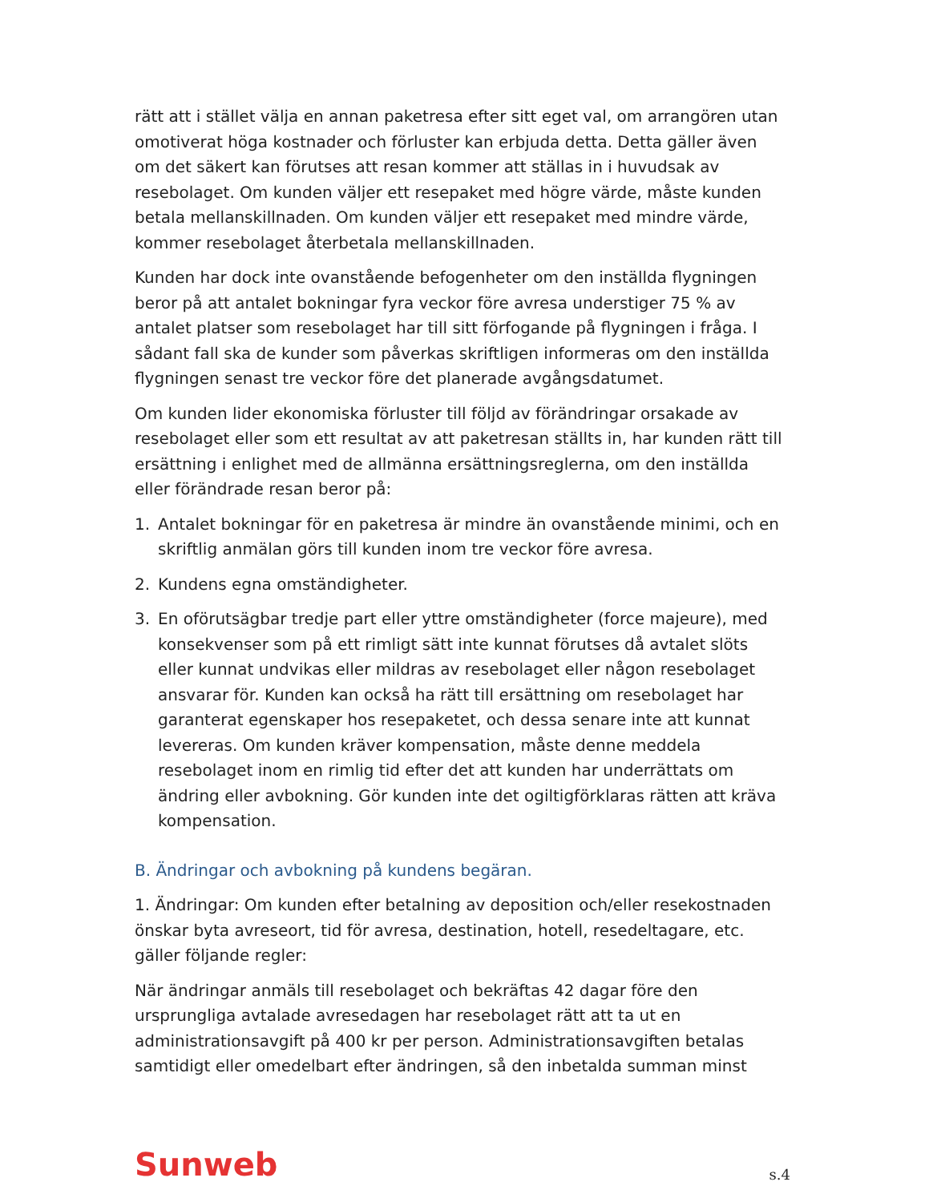rätt att i stället välja en annan paketresa efter sitt eget val, om arrangören utan omotiverat höga kostnader och förluster kan erbjuda detta. Detta gäller även om det säkert kan förutses att resan kommer att ställas in i huvudsak av resebolaget. Om kunden väljer ett resepaket med högre värde, måste kunden betala mellanskillnaden. Om kunden väljer ett resepaket med mindre värde, kommer resebolaget återbetala mellanskillnaden.
Kunden har dock inte ovanstående befogenheter om den inställda flygningen beror på att antalet bokningar fyra veckor före avresa understiger 75 % av antalet platser som resebolaget har till sitt förfogande på flygningen i fråga. I sådant fall ska de kunder som påverkas skriftligen informeras om den inställda flygningen senast tre veckor före det planerade avgångsdatumet.
Om kunden lider ekonomiska förluster till följd av förändringar orsakade av resebolaget eller som ett resultat av att paketresan ställts in, har kunden rätt till ersättning i enlighet med de allmänna ersättningsreglerna, om den inställda eller förändrade resan beror på:
1. Antalet bokningar för en paketresa är mindre än ovanstående minimi, och en skriftlig anmälan görs till kunden inom tre veckor före avresa.
2. Kundens egna omständigheter.
3. En oförutsägbar tredje part eller yttre omständigheter (force majeure), med konsekvenser som på ett rimligt sätt inte kunnat förutses då avtalet slöts eller kunnat undvikas eller mildras av resebolaget eller någon resebolaget ansvarar för. Kunden kan också ha rätt till ersättning om resebolaget har garanterat egenskaper hos resepaketet, och dessa senare inte att kunnat levereras. Om kunden kräver kompensation, måste denne meddela resebolaget inom en rimlig tid efter det att kunden har underrättats om ändring eller avbokning. Gör kunden inte det ogiltigförklaras rätten att kräva kompensation.
B. Ändringar och avbokning på kundens begäran.
1. Ändringar: Om kunden efter betalning av deposition och/eller resekostnaden önskar byta avreseort, tid för avresa, destination, hotell, resedeltagare, etc. gäller följande regler:
När ändringar anmäls till resebolaget och bekräftas 42 dagar före den ursprungliga avtalade avresedagen har resebolaget rätt att ta ut en administrationsavgift på 400 kr per person. Administrationsavgiften betalas samtidigt eller omedelbart efter ändringen, så den inbetalda summan minst
Sunweb s.4